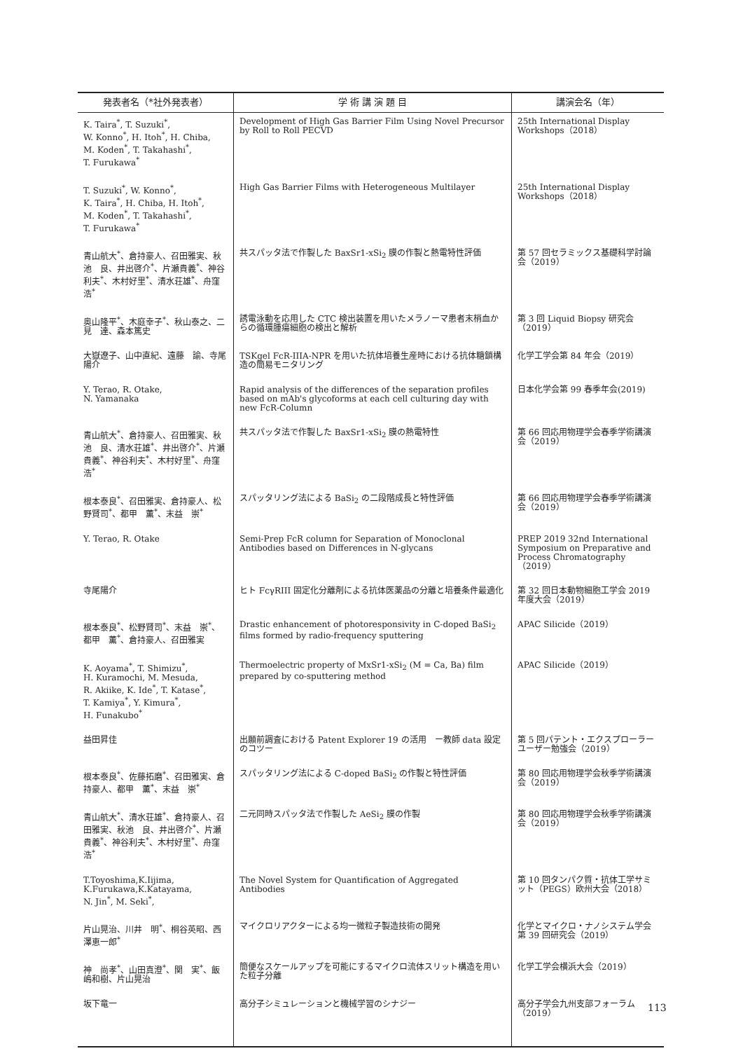| 発表者名（*社外発表者） | 学 術 講 演 題 目 | 講演会名（年） |
| --- | --- | --- |
| K. Taira<sup>*</sup>, T. Suzuki<sup>*</sup>, W. Konno<sup>*</sup>, H. Itoh<sup>*</sup>, H. Chiba, M. Koden<sup>*</sup>, T. Takahashi<sup>*</sup>, T. Furukawa<sup>*</sup> | Development of High Gas Barrier Film Using Novel Precursor by Roll to Roll PECVD | 25th International Display Workshops（2018） |
| T. Suzuki<sup>*</sup>, W. Konno<sup>*</sup>, K. Taira<sup>*</sup>, H. Chiba, H. Itoh<sup>*</sup>, M. Koden<sup>*</sup>, T. Takahashi<sup>*</sup>, T. Furukawa<sup>*</sup> | High Gas Barrier Films with Heterogeneous Multilayer | 25th International Display Workshops（2018） |
| 青山航大<sup>*</sup>、倉持豪人、召田雅実、秋池 良、井出啓介<sup>*</sup>、片瀬貴義<sup>*</sup>、神谷利夫<sup>*</sup>、木村好里<sup>*</sup>、清水荘雄<sup>*</sup>、舟窪 浩<sup>*</sup> | 共スパッタ法で作製した BaxSr1-xSi<sub>2</sub> 膜の作製と熱電特性評価 | 第 57 回セラミックス基礎科学討論会（2019） |
| 奥山隆平<sup>*</sup>、木庭幸子<sup>*</sup>、秋山泰之、二見 達、森本篤史 | 誘電泳動を応用した CTC 検出装置を用いたメラノーマ患者末梢血からの循環腫瘍細胞の検出と解析 | 第 3 回 Liquid Biopsy 研究会（2019） |
| 大嶽遼子、山中直紀、遠藤 諭、寺尾陽介 | TSKgel FcR-IIIA-NPR を用いた抗体培養生産時における抗体糖鎖構造の簡易モニタリング | 化学工学会第 84 年会（2019） |
| Y. Terao, R. Otake, N. Yamanaka | Rapid analysis of the differences of the separation profiles based on mAb's glycoforms at each cell culturing day with new FcR-Column | 日本化学会第 99 春季年会(2019) |
| 青山航大<sup>*</sup>、倉持豪人、召田雅実、秋池 良、清水荘雄<sup>*</sup>、井出啓介<sup>*</sup>、片瀬貴義<sup>*</sup>、神谷利夫<sup>*</sup>、木村好里<sup>*</sup>、舟窪 浩<sup>*</sup> | 共スパッタ法で作製した BaxSr1-xSi<sub>2</sub> 膜の熱電特性 | 第 66 回応用物理学会春季学術講演会（2019） |
| 根本泰良<sup>*</sup>、召田雅実、倉持豪人、松野賢司<sup>*</sup>、都甲 薫<sup>*</sup>、末益 崇<sup>*</sup> | スパッタリング法による BaSi<sub>2</sub> の二段階成長と特性評価 | 第 66 回応用物理学会春季学術講演会（2019） |
| Y. Terao, R. Otake | Semi-Prep FcR column for Separation of Monoclonal Antibodies based on Differences in N-glycans | PREP 2019 32nd International Symposium on Preparative and Process Chromatography（2019） |
| 寺尾陽介 | ヒト FcγRIII 固定化分離剤による抗体医薬品の分離と培養条件最適化 | 第 32 回日本動物細胞工学会 2019 年度大会（2019） |
| 根本泰良<sup>*</sup>、松野賢司<sup>*</sup>、末益 崇<sup>*</sup>、都甲 薫<sup>*</sup>、倉持豪人、召田雅実 | Drastic enhancement of photoresponsivity in C-doped BaSi<sub>2</sub> films formed by radio-frequency sputtering | APAC Silicide（2019） |
| K. Aoyama<sup>*</sup>, T. Shimizu<sup>*</sup>, H. Kuramochi, M. Mesuda, R. Akiike, K. Ide<sup>*</sup>, T. Katase<sup>*</sup>, T. Kamiya<sup>*</sup>, Y. Kimura<sup>*</sup>, H. Funakubo<sup>*</sup> | Thermoelectric property of MxSr1-xSi<sub>2</sub> (M = Ca, Ba) film prepared by co-sputtering method | APAC Silicide（2019） |
| 益田昇佳 | 出願前調査における Patent Explorer 19 の活用 ー教師 data 設定のコツー | 第 5 回パテント・エクスプローラーユーザー勉強会（2019） |
| 根本泰良<sup>*</sup>、佐藤拓磨<sup>*</sup>、召田雅実、倉持豪人、都甲 薫<sup>*</sup>、末益 崇<sup>*</sup> | スパッタリング法による C-doped BaSi<sub>2</sub> の作製と特性評価 | 第 80 回応用物理学会秋季学術講演会（2019） |
| 青山航大<sup>*</sup>、清水荘雄<sup>*</sup>、倉持豪人、召田雅実、秋池 良、井出啓介<sup>*</sup>、片瀬貴義<sup>*</sup>、神谷利夫<sup>*</sup>、木村好里<sup>*</sup>、舟窪 浩<sup>*</sup> | 二元同時スパッタ法で作製した AeSi<sub>2</sub> 膜の作製 | 第 80 回応用物理学会秋季学術講演会（2019） |
| T.Toyoshima,K.Iijima, K.Furukawa,K.Katayama, N. Jin<sup>*</sup>, M. Seki<sup>*</sup>, | The Novel System for Quantification of Aggregated Antibodies | 第 10 回タンパク質・抗体工学サミット（PEGS）欧州大会（2018） |
| 片山晃治、川井 明<sup>*</sup>、桐谷英昭、西澤恵一郎<sup>*</sup> | マイクロリアクターによる均一微粒子製造技術の開発 | 化学とマイクロ・ナノシステム学会 第 39 回研究会（2019） |
| 神 尚孝<sup>*</sup>、山田真澄<sup>*</sup>、関 実<sup>*</sup>、飯嶋和樹、片山晃治 | 簡便なスケールアップを可能にするマイクロ流体スリット構造を用いた粒子分離 | 化学工学会横浜大会（2019） |
| 坂下竜一 | 高分子シミュレーションと機械学習のシナジー | 高分子学会九州支部フォーラム（2019） |
113